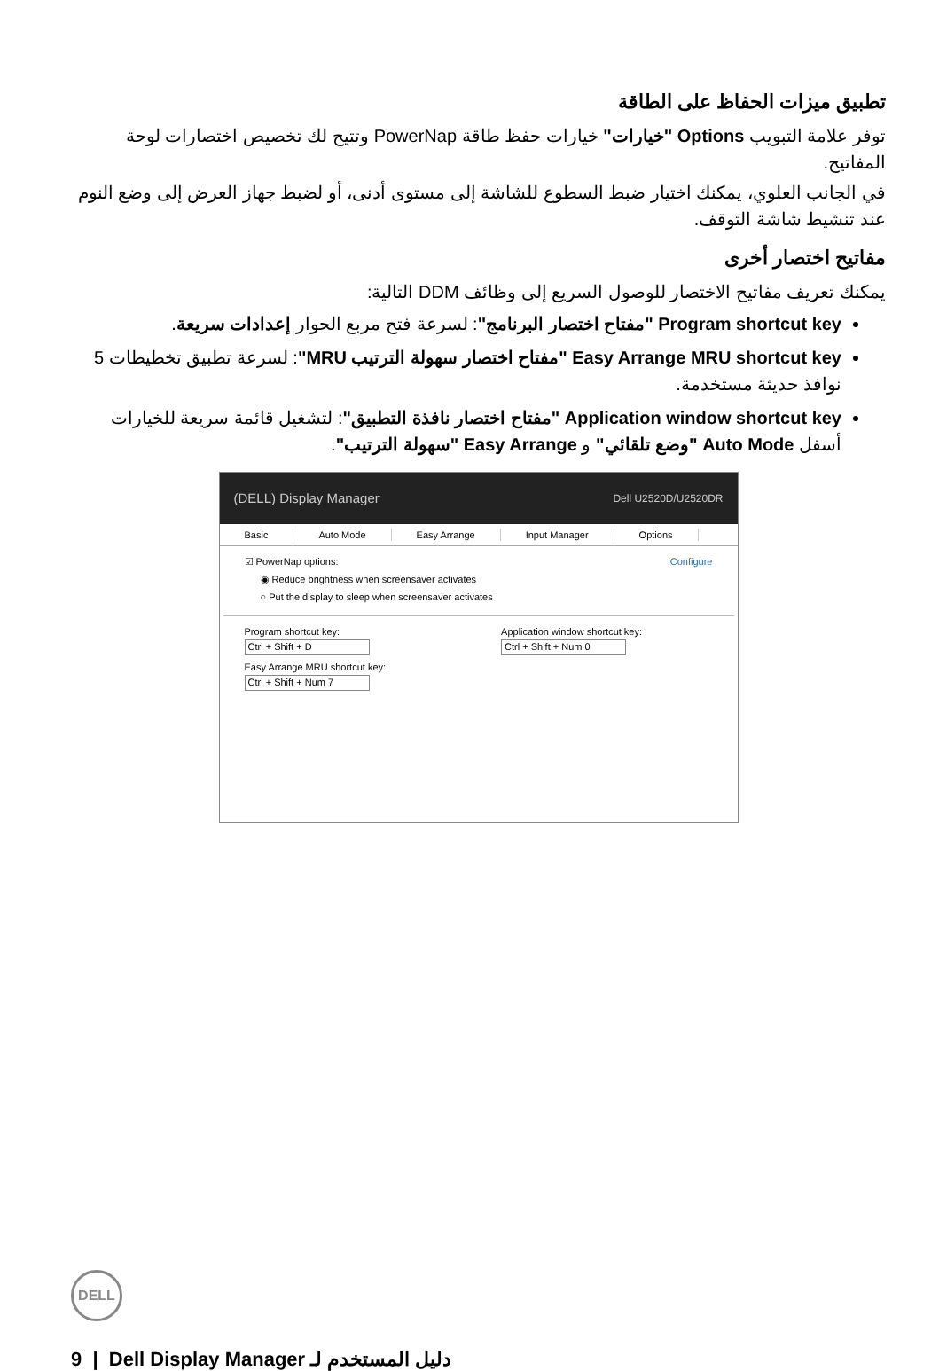تطبيق ميزات الحفاظ على الطاقة
توفر علامة التبويب Options "خيارات" خيارات حفظ طاقة PowerNap وتتيح لك تخصيص اختصارات لوحة المفاتيح.
في الجانب العلوي، يمكنك اختيار ضبط السطوع للشاشة إلى مستوى أدنى، أو لضبط جهاز العرض إلى وضع النوم عند تنشيط شاشة التوقف.
مفاتيح اختصار أخرى
يمكنك تعريف مفاتيح الاختصار للوصول السريع إلى وظائف DDM التالية:
Program shortcut key "مفتاح اختصار البرنامج": لسرعة فتح مربع الحوار إعدادات سريعة.
Easy Arrange MRU shortcut key "مفتاح اختصار سهولة الترتيب MRU": لسرعة تطبيق تخطيطات 5 نوافذ حديثة مستخدمة.
Application window shortcut key "مفتاح اختصار نافذة التطبيق": لتشغيل قائمة سريعة للخيارات أسفل Auto Mode "وضع تلقائي" و Easy Arrange "سهولة الترتيب".
(DELL) Display Manager Dell U2520D/U2520DR
Basic Auto Mode Easy Arrange Input Manager Options
☑ PowerNap options: Configure
◉ Reduce brightness when screensaver activates
○ Put the display to sleep when screensaver activates
Program shortcut key:
Ctrl + Shift + D
Easy Arrange MRU shortcut key:
Ctrl + Shift + Num 7
Application window shortcut key:
Ctrl + Shift + Num 0
DELL
9 | دليل المستخدم لـ Dell Display Manager